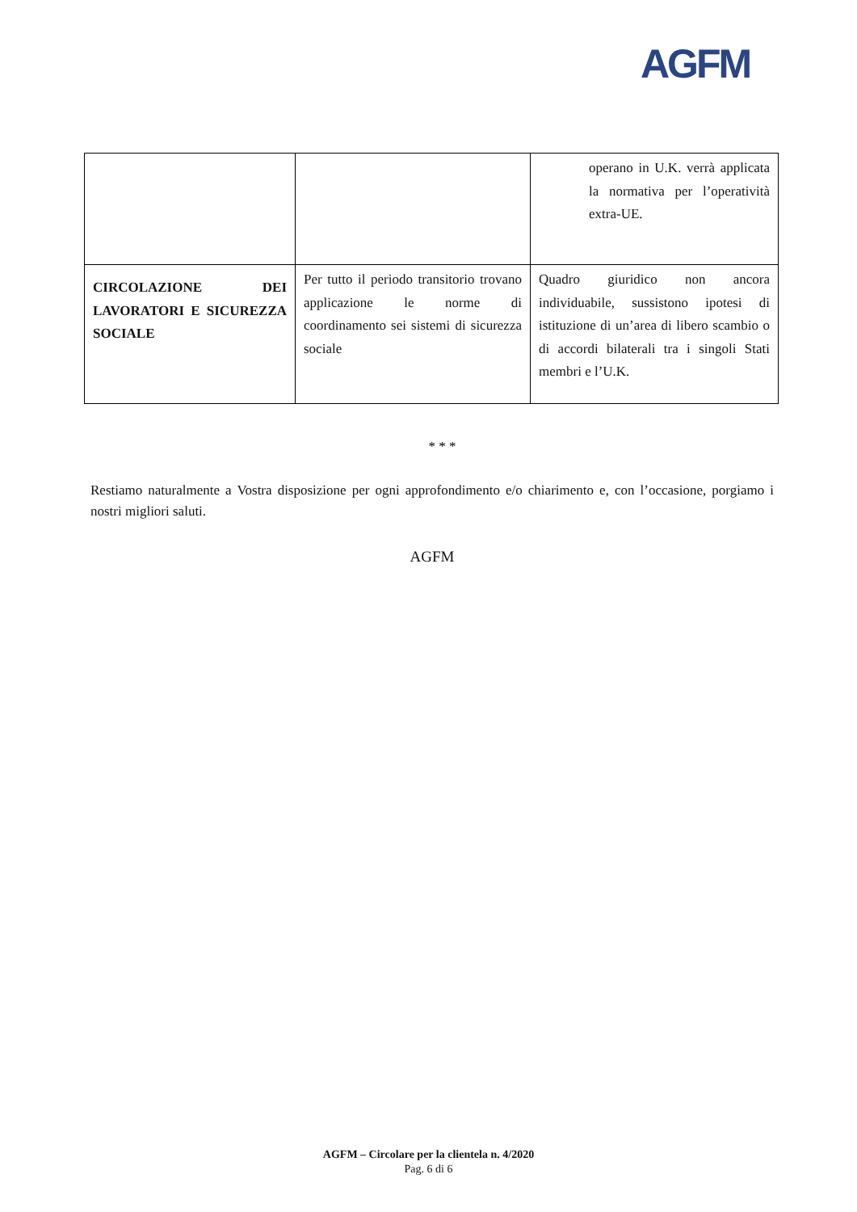AGFM
| | | operano in U.K. verrà applicata la normativa per l’operatività extra-UE. |
| CIRCOLAZIONE DEI LAVORATORI E SICUREZZA SOCIALE | Per tutto il periodo transitorio trovano applicazione le norme di coordinamento sei sistemi di sicurezza sociale | Quadro giuridico non ancora individuabile, sussistono ipotesi di istituzione di un’area di libero scambio o di accordi bilaterali tra i singoli Stati membri e l’U.K. |
* * *
Restiamo naturalmente a Vostra disposizione per ogni approfondimento e/o chiarimento e, con l’occasione, porgiamo i nostri migliori saluti.
AGFM
AGFM – Circolare per la clientela n. 4/2020
Pag. 6 di 6